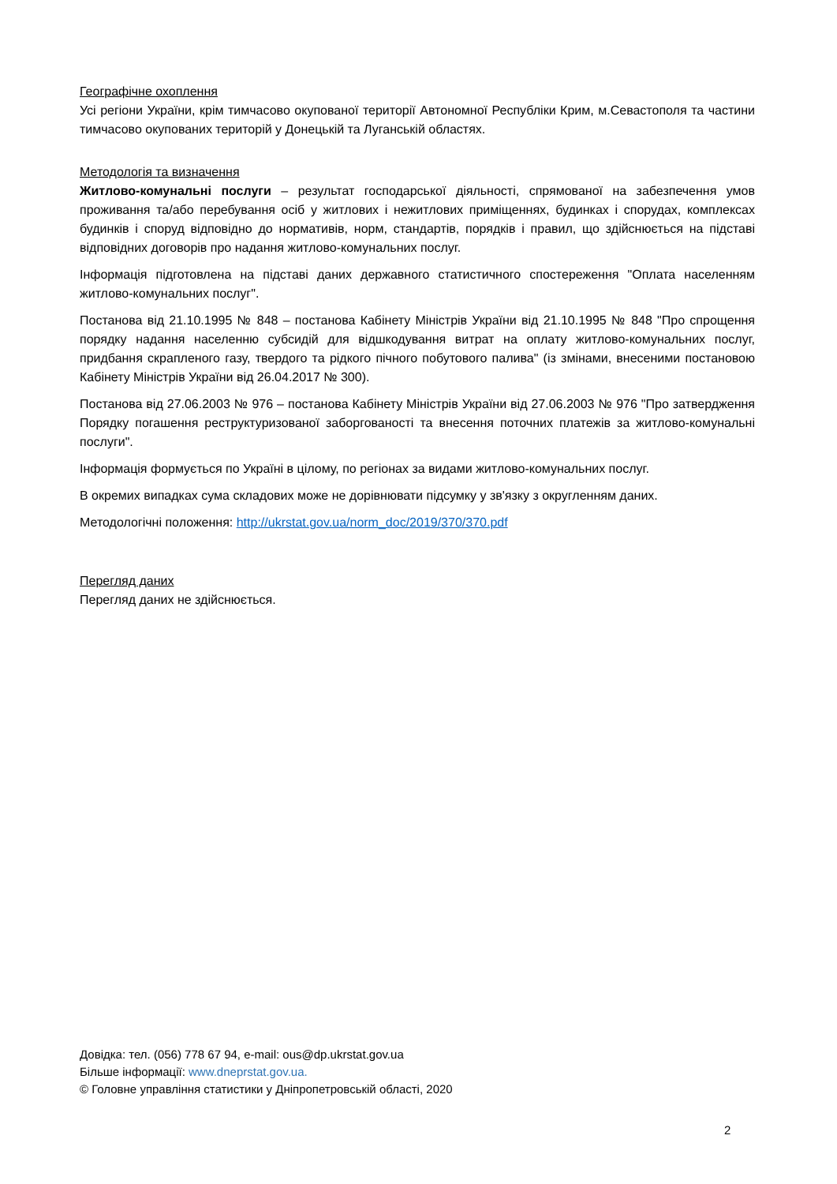Географічне охоплення
Усі регіони України, крім тимчасово окупованої території Автономної Республіки Крим, м.Севастополя та частини тимчасово окупованих територій у Донецькій та Луганській областях.
Методологія та визначення
Житлово-комунальні послуги – результат господарської діяльності, спрямованої на забезпечення умов проживання та/або перебування осіб у житлових і нежитлових приміщеннях, будинках і спорудах, комплексах будинків і споруд відповідно до нормативів, норм, стандартів, порядків і правил, що здійснюється на підставі відповідних договорів про надання житлово-комунальних послуг.
Інформація підготовлена на підставі даних державного статистичного спостереження "Оплата населенням житлово-комунальних послуг".
Постанова від 21.10.1995 № 848 – постанова Кабінету Міністрів України від 21.10.1995 № 848 "Про спрощення порядку надання населенню субсидій для відшкодування витрат на оплату житлово-комунальних послуг, придбання скрапленого газу, твердого та рідкого пічного побутового палива" (із змінами, внесеними постановою Кабінету Міністрів України від 26.04.2017 № 300).
Постанова від 27.06.2003 № 976 – постанова Кабінету Міністрів України від 27.06.2003 № 976 "Про затвердження Порядку погашення реструктуризованої заборгованості та внесення поточних платежів за житлово-комунальні послуги".
Інформація формується по Україні в цілому, по регіонах за видами житлово-комунальних послуг.
В окремих випадках сума складових може не дорівнювати підсумку у зв'язку з округленням даних.
Методологічні положення: http://ukrstat.gov.ua/norm_doc/2019/370/370.pdf
Перегляд даних
Перегляд даних не здійснюється.
Довідка: тел. (056) 778 67 94, e-mail: ous@dp.ukrstat.gov.ua
Більше інформації: www.dneprstat.gov.ua.
© Головне управління статистики у Дніпропетровській області, 2020
2